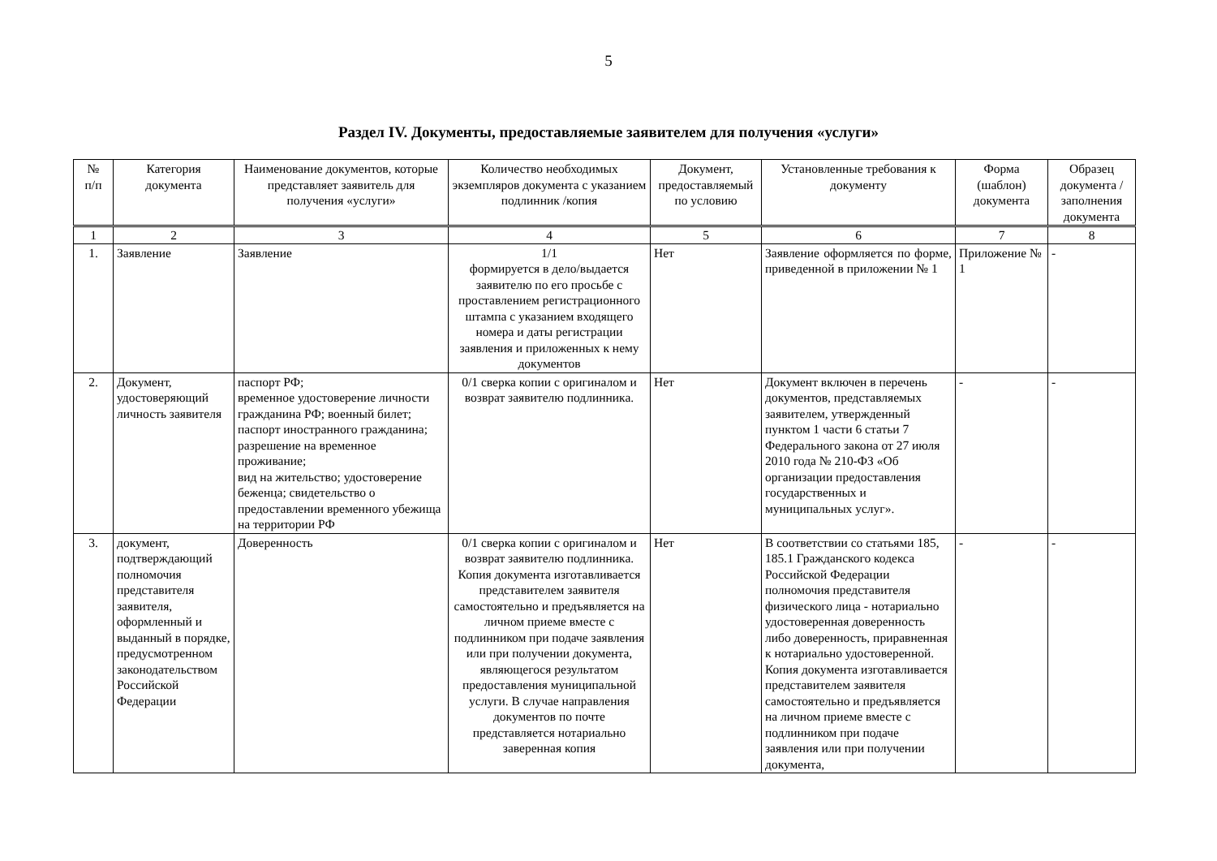5
Раздел IV. Документы, предоставляемые заявителем для получения «услуги»
| № п/п | Категория документа | Наименование документов, которые представляет заявитель для получения «услуги» | Количество необходимых экземпляров документа с указанием подлинник /копия | Документ, предоставляемый по условию | Установленные требования к документу | Форма (шаблон) документа | Образец документа / заполнения документа |
| --- | --- | --- | --- | --- | --- | --- | --- |
| 1 | 2 | 3 | 4 | 5 | 6 | 7 | 8 |
| 1. | Заявление | Заявление | 1/1 формируется в дело/выдается заявителю по его просьбе с проставлением регистрационного штампа с указанием входящего номера и даты регистрации заявления и приложенных к нему документов | Нет | Заявление оформляется по форме, приведенной в приложении № 1 | Приложение № 1 | - |
| 2. | Документ, удостоверяющий личность заявителя | паспорт РФ; временное удостоверение личности гражданина РФ; военный билет; паспорт иностранного гражданина; разрешение на временное проживание; вид на жительство; удостоверение беженца; свидетельство о предоставлении временного убежища на территории РФ | 0/1 сверка копии с оригиналом и возврат заявителю подлинника. | Нет | Документ включен в перечень документов, представляемых заявителем, утвержденный пунктом 1 части 6 статьи 7 Федерального закона от 27 июля 2010 года № 210-ФЗ «Об организации предоставления государственных и муниципальных услуг». | - | - |
| 3. | документ, подтверждающий полномочия представителя заявителя, оформленный и выданный в порядке, предусмотренном законодательством Российской Федерации | Доверенность | 0/1 сверка копии с оригиналом и возврат заявителю подлинника. Копия документа изготавливается представителем заявителя самостоятельно и предъявляется на личном приеме вместе с подлинником при подаче заявления или при получении документа, являющегося результатом предоставления муниципальной услуги. В случае направления документов по почте представляется нотариально заверенная копия | Нет | В соответствии со статьями 185, 185.1 Гражданского кодекса Российской Федерации полномочия представителя физического лица - нотариально удостоверенная доверенность либо доверенность, приравненная к нотариально удостоверенной. Копия документа изготавливается представителем заявителя самостоятельно и предъявляется на личном приеме вместе с подлинником при подаче заявления или при получении документа, | - | - |